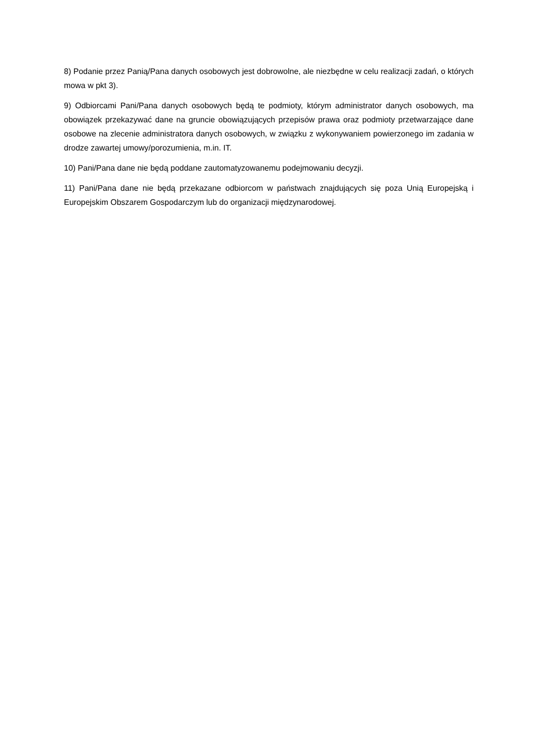8) Podanie przez Panią/Pana danych osobowych jest dobrowolne, ale niezbędne w celu realizacji zadań, o których mowa w pkt 3).
9) Odbiorcami Pani/Pana danych osobowych będą te podmioty, którym administrator danych osobowych, ma obowiązek przekazywać dane na gruncie obowiązujących przepisów prawa oraz podmioty przetwarzające dane osobowe na zlecenie administratora danych osobowych, w związku z wykonywaniem powierzonego im zadania w drodze zawartej umowy/porozumienia, m.in. IT.
10) Pani/Pana dane nie będą poddane zautomatyzowanemu podejmowaniu decyzji.
11) Pani/Pana dane nie będą przekazane odbiorcom w państwach znajdujących się poza Unią Europejską i Europejskim Obszarem Gospodarczym lub do organizacji międzynarodowej.